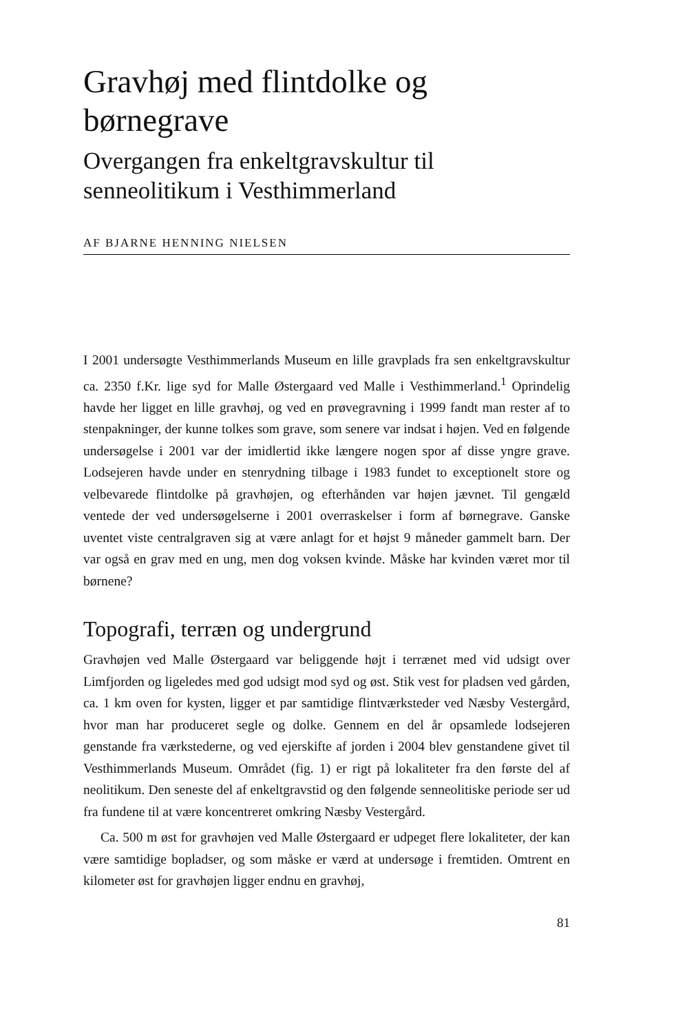Gravhøj med flintdolke og børnegrave
Overgangen fra enkeltgravskultur til senneolitikum i Vesthimmerland
AF BJARNE HENNING NIELSEN
I 2001 undersøgte Vesthimmerlands Museum en lille gravplads fra sen enkeltgravskultur ca. 2350 f.Kr. lige syd for Malle Østergaard ved Malle i Vesthimmerland.<sup>1</sup> Oprindelig havde her ligget en lille gravhøj, og ved en prøvegravning i 1999 fandt man rester af to stenpakninger, der kunne tolkes som grave, som senere var indsat i højen. Ved en følgende undersøgelse i 2001 var der imidlertid ikke længere nogen spor af disse yngre grave. Lodsejeren havde under en stenrydning tilbage i 1983 fundet to exceptionelt store og velbevarede flintdolke på gravhøjen, og efterhånden var højen jævnet. Til gengæld ventede der ved undersøgelserne i 2001 overraskelser i form af børnegrave. Ganske uventet viste centralgraven sig at være anlagt for et højst 9 måneder gammelt barn. Der var også en grav med en ung, men dog voksen kvinde. Måske har kvinden været mor til børnene?
Topografi, terræn og undergrund
Gravhøjen ved Malle Østergaard var beliggende højt i terrænet med vid udsigt over Limfjorden og ligeledes med god udsigt mod syd og øst. Stik vest for pladsen ved gården, ca. 1 km oven for kysten, ligger et par samtidige flintværksteder ved Næsby Vestergård, hvor man har produceret segle og dolke. Gennem en del år opsamlede lodsejeren genstande fra værkstederne, og ved ejerskifte af jorden i 2004 blev genstandene givet til Vesthimmerlands Museum. Området (fig. 1) er rigt på lokaliteter fra den første del af neolitikum. Den seneste del af enkeltgravstid og den følgende senneolitiske periode ser ud fra fundene til at være koncentreret omkring Næsby Vestergård.
Ca. 500 m øst for gravhøjen ved Malle Østergaard er udpeget flere lokaliteter, der kan være samtidige bopladser, og som måske er værd at undersøge i fremtiden. Omtrent en kilometer øst for gravhøjen ligger endnu en gravhøj,
81